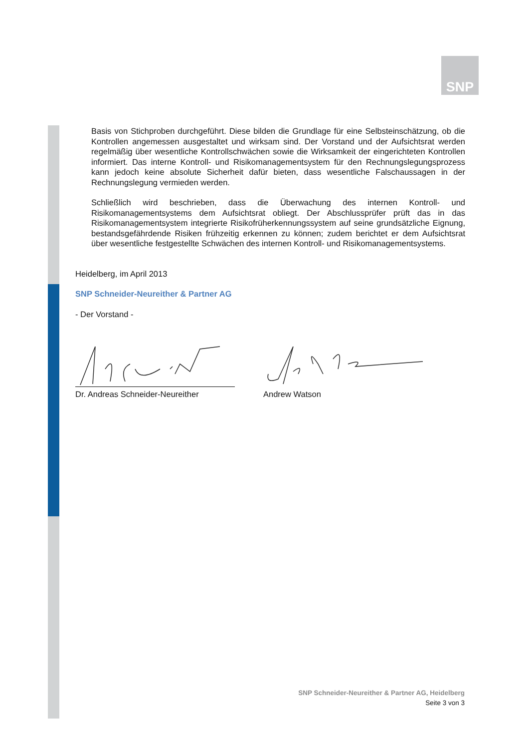SNP
Basis von Stichproben durchgeführt. Diese bilden die Grundlage für eine Selbsteinschätzung, ob die Kontrollen angemessen ausgestaltet und wirksam sind. Der Vorstand und der Aufsichtsrat werden regelmäßig über wesentliche Kontrollschwächen sowie die Wirksamkeit der eingerichteten Kontrollen informiert. Das interne Kontroll- und Risikomanagementsystem für den Rechnungslegungsprozess kann jedoch keine absolute Sicherheit dafür bieten, dass wesentliche Falschaussagen in der Rechnungslegung vermieden werden.
Schließlich wird beschrieben, dass die Überwachung des internen Kontroll- und Risikomanagementsystems dem Aufsichtsrat obliegt. Der Abschlussprüfer prüft das in das Risikomanagementsystem integrierte Risikofrüherkennungssystem auf seine grundsätzliche Eignung, bestandsgefährdende Risiken frühzeitig erkennen zu können; zudem berichtet er dem Aufsichtsrat über wesentliche festgestellte Schwächen des internen Kontroll- und Risikomanagementsystems.
Heidelberg, im April 2013
SNP Schneider-Neureither & Partner AG
- Der Vorstand -
Dr. Andreas Schneider-Neureither Andrew Watson
SNP Schneider-Neureither & Partner AG, Heidelberg
Seite 3 von 3